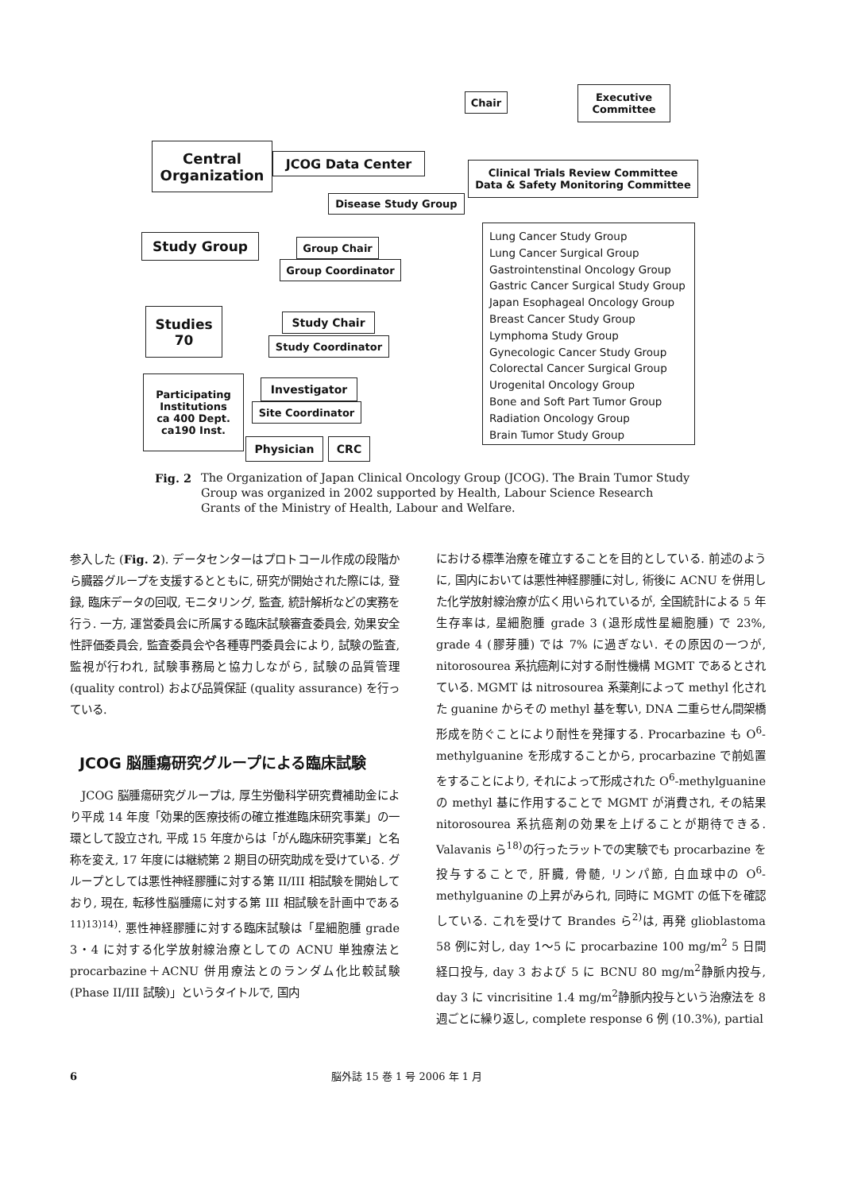Chair
Executive
Committee
Central
Organization
JCOG Data Center
Clinical Trials Review Committee
Data & Safety Monitoring Committee
Disease Study Group
Study Group Group Chair
Group Coordinator
Studies
70
Study Chair
Study Coordinator
Participating
Institutions
ca 400 Dept.
ca190 Inst.
Investigator
Site Coordinator
Physician CRC
Lung Cancer Study Group
Lung Cancer Surgical Group
Gastrointenstinal Oncology Group
Gastric Cancer Surgical Study Group
Japan Esophageal Oncology Group
Breast Cancer Study Group
Lymphoma Study Group
Gynecologic Cancer Study Group
Colorectal Cancer Surgical Group
Urogenital Oncology Group
Bone and Soft Part Tumor Group
Radiation Oncology Group
Brain Tumor Study Group
Fig. 2 The Organization of Japan Clinical Oncology Group (JCOG). The Brain Tumor Study Group was organized in 2002 supported by Health, Labour Science Research Grants of the Ministry of Health, Labour and Welfare.
参入した (Fig. 2). データセンターはプロトコール作成の段階から臓器グループを支援するとともに, 研究が開始された際には, 登録, 臨床データの回収, モニタリング, 監査, 統計解析などの実務を行う. 一方, 運営委員会に所属する臨床試験審査委員会, 効果安全性評価委員会, 監査委員会や各種専門委員会により, 試験の監査, 監視が行われ, 試験事務局と協力しながら, 試験の品質管理 (quality control) および品質保証 (quality assurance) を行っている.
JCOG 脳腫瘍研究グループによる臨床試験
 JCOG 脳腫瘍研究グループは, 厚生労働科学研究費補助金により平成 14 年度「効果的医療技術の確立推進臨床研究事業」の一環として設立され, 平成 15 年度からは「がん臨床研究事業」と名称を変え, 17 年度には継続第 2 期目の研究助成を受けている. グループとしては悪性神経膠腫に対する第 II/III 相試験を開始しており, 現在, 転移性脳腫瘍に対する第 III 相試験を計画中である<sup>11)13)14)</sup>. 悪性神経膠腫に対する臨床試験は「星細胞腫 grade 3・4 に対する化学放射線治療としての ACNU 単独療法と procarbazine＋ACNU 併用療法とのランダム化比較試験 (Phase II/III 試験)」というタイトルで, 国内
における標準治療を確立することを目的としている. 前述のように, 国内においては悪性神経膠腫に対し, 術後に ACNU を併用した化学放射線治療が広く用いられているが, 全国統計による 5 年生存率は, 星細胞腫 grade 3 (退形成性星細胞腫) で 23%, grade 4 (膠芽腫) では 7% に過ぎない. その原因の一つが, nitorosourea 系抗癌剤に対する耐性機構 MGMT であるとされている. MGMT は nitrosourea 系薬剤によって methyl 化された guanine からその methyl 基を奪い, DNA 二重らせん間架橋形成を防ぐことにより耐性を発揮する. Procarbazine も O<sup>6</sup>-methylguanine を形成することから, procarbazine で前処置をすることにより, それによって形成された O<sup>6</sup>-methylguanine の methyl 基に作用することで MGMT が消費され, その結果 nitorosourea 系抗癌剤の効果を上げることが期待できる. Valavanis ら<sup>18)</sup>の行ったラットでの実験でも procarbazine を投与することで, 肝臓, 骨髄, リンパ節, 白血球中の O<sup>6</sup>-methylguanine の上昇がみられ, 同時に MGMT の低下を確認している. これを受けて Brandes ら<sup>2)</sup>は, 再発 glioblastoma 58 例に対し, day 1〜5 に procarbazine 100 mg/m<sup>2</sup> 5 日間経口投与, day 3 および 5 に BCNU 80 mg/m<sup>2</sup>静脈内投与, day 3 に vincrisitine 1.4 mg/m<sup>2</sup>静脈内投与という治療法を 8 週ごとに繰り返し, complete response 6 例 (10.3%), partial
6 脳外誌 15 巻 1 号 2006 年 1 月